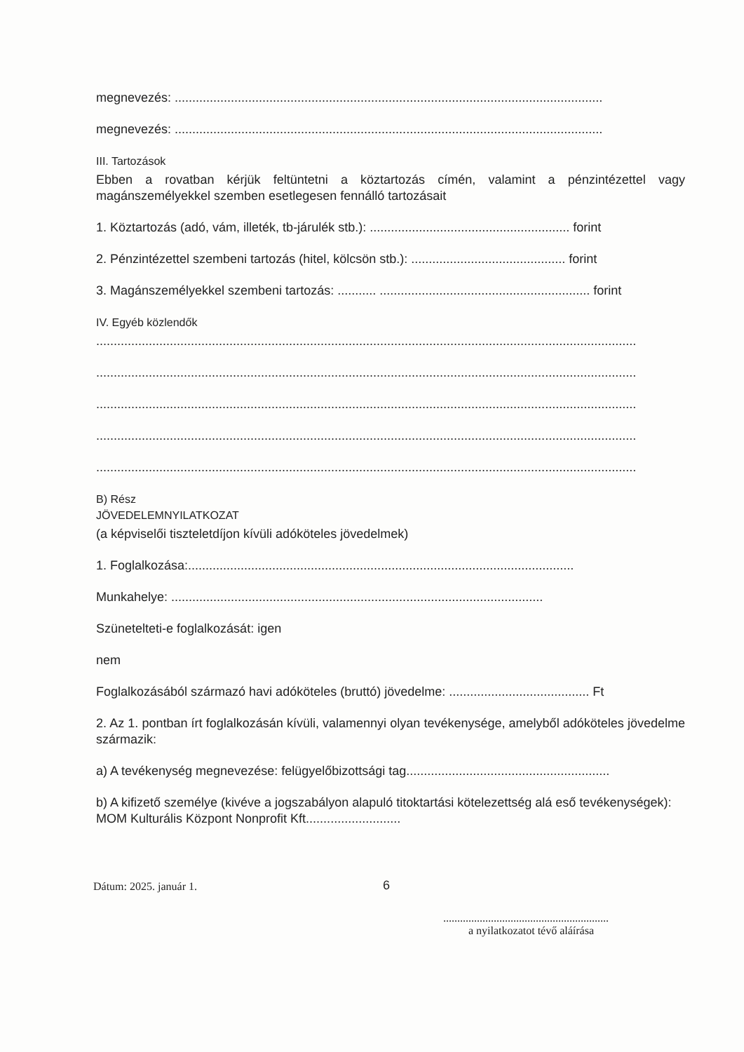megnevezés: ..........................................................................................................................
megnevezés: ..........................................................................................................................
III. Tartozások
Ebben a rovatban kérjük feltüntetni a köztartozás címén, valamint a pénzintézettel vagy magánszemélyekkel szemben esetlegesen fennálló tartozásait
1. Köztartozás (adó, vám, illeték, tb-járulék stb.): ......................................................... forint
2. Pénzintézettel szembeni tartozás (hitel, kölcsön stb.): ............................................ forint
3. Magánszemélyekkel szembeni tartozás: ........... ............................................................ forint
IV. Egyéb közlendők
..........................................................................................................................................................
..........................................................................................................................................................
..........................................................................................................................................................
..........................................................................................................................................................
..........................................................................................................................................................
B) Rész
JÖVEDELEMNYILATKOZAT
(a képviselői tiszteletdíjon kívüli adóköteles jövedelmek)
1. Foglalkozása:..............................................................................................................
Munkahelye: ..........................................................................................................
Szünetelteti-e foglalkozását: igen
nem
Foglalkozásából származó havi adóköteles (bruttó) jövedelme: ........................................ Ft
2. Az 1. pontban írt foglalkozásán kívüli, valamennyi olyan tevékenysége, amelyből adóköteles jövedelme származik:
a) A tevékenység megnevezése: felügyelőbizottsági tag..........................................................
b) A kifizető személye (kivéve a jogszabályon alapuló titoktartási kötelezettség alá eső tevékenységek): MOM Kulturális Központ Nonprofit Kft...........................
Dátum: 2025. január 1. 6
...........................................................
a nyilatkozatot tévő aláírása